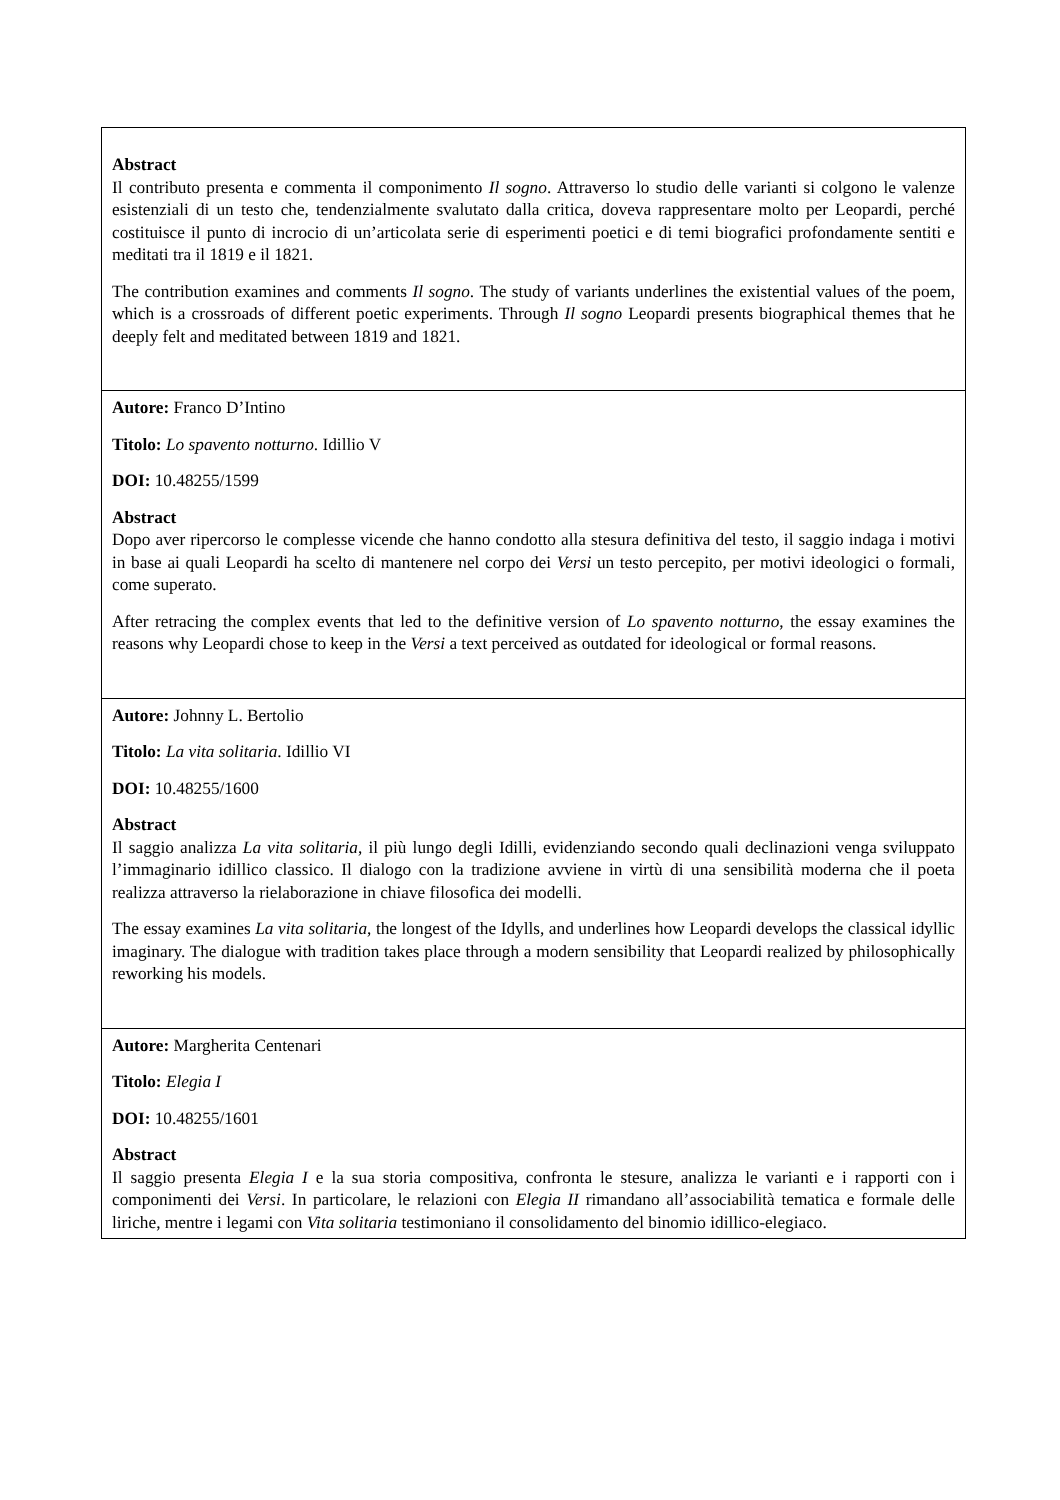| Abstract Il contributo presenta e commenta il componimento Il sogno . Attraverso lo studio delle varianti si colgono le valenze esistenziali di un testo che, tendenzialmente svalutato dalla critica, doveva rappresentare molto per Leopardi, perché costituisce il punto di incrocio di un’articolata serie di esperimenti poetici e di temi biografici profondamente sentiti e meditati tra il 1819 e il 1821. The contribution examines and comments Il sogno . The study of variants underlines the existential values of the poem, which is a crossroads of different poetic experiments. Through Il sogno Leopardi presents biographical themes that he deeply felt and meditated between 1819 and 1821. |
| Autore: Franco D’Intino Titolo: Lo spavento notturno . Idillio V DOI: 10.48255/1599 Abstract Dopo aver ripercorso le complesse vicende che hanno condotto alla stesura definitiva del testo, il saggio indaga i motivi in base ai quali Leopardi ha scelto di mantenere nel corpo dei Versi un testo percepito, per motivi ideologici o formali, come superato. After retracing the complex events that led to the definitive version of Lo spavento notturno , the essay examines the reasons why Leopardi chose to keep in the Versi a text perceived as outdated for ideological or formal reasons. |
| Autore: Johnny L. Bertolio Titolo: La vita solitaria . Idillio VI DOI: 10.48255/1600 Abstract Il saggio analizza La vita solitaria , il più lungo degli Idilli, evidenziando secondo quali declinazioni venga sviluppato l’immaginario idillico classico. Il dialogo con la tradizione avviene in virtù di una sensibilità moderna che il poeta realizza attraverso la rielaborazione in chiave filosofica dei modelli. The essay examines La vita solitaria , the longest of the Idylls, and underlines how Leopardi develops the classical idyllic imaginary. The dialogue with tradition takes place through a modern sensibility that Leopardi realized by philosophically reworking his models. |
| Autore: Margherita Centenari Titolo: Elegia I DOI: 10.48255/1601 Abstract Il saggio presenta Elegia I e la sua storia compositiva, confronta le stesure, analizza le varianti e i rapporti con i componimenti dei Versi . In particolare, le relazioni con Elegia II rimandano all’associabilità tematica e formale delle liriche, mentre i legami con Vita solitaria testimoniano il consolidamento del binomio idillico-elegiaco. |